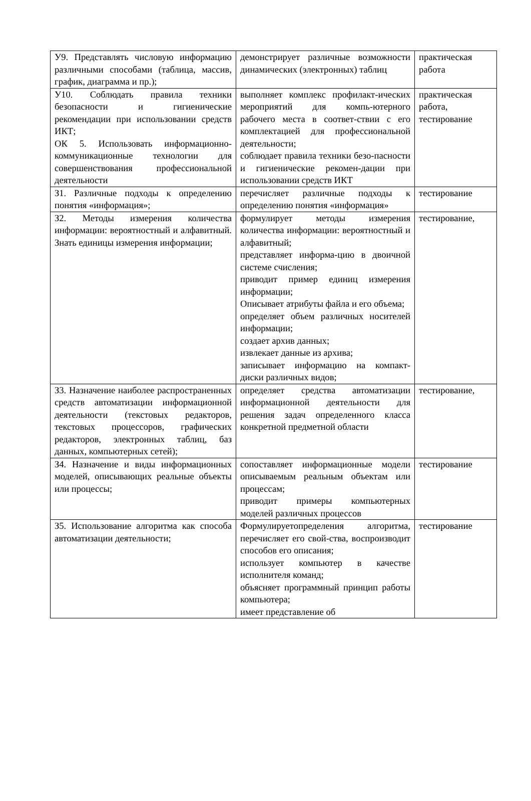| У9. Представлять числовую информацию различными способами (таблица, массив, график, диаграмма и пр.); | демонстрирует различные возможности динамических (электронных) таблиц | практическая работа |
| У10. Соблюдать правила техники безопасности и гигиенические рекомендации при использовании средств ИКТ; ОК 5. Использовать информационно-коммуникационные технологии для совершенствования профессиональной деятельности | выполняет комплекс профилакт-ических мероприятий для компь-ютерного рабочего места в соответ-ствии с его комплектацией для профессиональной деятельности; соблюдает правила техники безо-пасности и гигиенические рекомен-дации при использовании средств ИКТ | практическая работа, тестирование |
| З1. Различные подходы к определению понятия «информация»; | перечисляет различные подходы к определению понятия «информация» | тестирование |
| З2. Методы измерения количества информации: вероятностный и алфавитный. Знать единицы измерения информации; | формулирует методы измерения количества информации: вероятностный и алфавитный; представляет информа-цию в двоичной системе счисления; приводит пример единиц измерения информации; Описывает атрибуты файла и его объема; определяет объем различных носителей информации; создает архив данных; извлекает данные из архива; записывает информацию на компакт-диски различных видов; | тестирование, |
| З3. Назначение наиболее распространенных средств автоматизации информационной деятельности (текстовых редакторов, текстовых процессоров, графических редакторов, электронных таблиц, баз данных, компьютерных сетей); | определяет средства автоматизации информационной деятельности для решения задач определенного класса конкретной предметной области | тестирование, |
| З4. Назначение и виды информационных моделей, описывающих реальные объекты или процессы; | сопоставляет информационные модели описываемым реальным объектам или процессам; приводит примеры компьютерных моделей различных процессов | тестирование |
| З5. Использование алгоритма как способа автоматизации деятельности; | Формулируетопределения алгоритма, перечисляет его свой-ства, воспроизводит способов его описания; использует компьютер в качестве исполнителя команд; объясняет программный принцип работы компьютера; имеет представление об | тестирование |